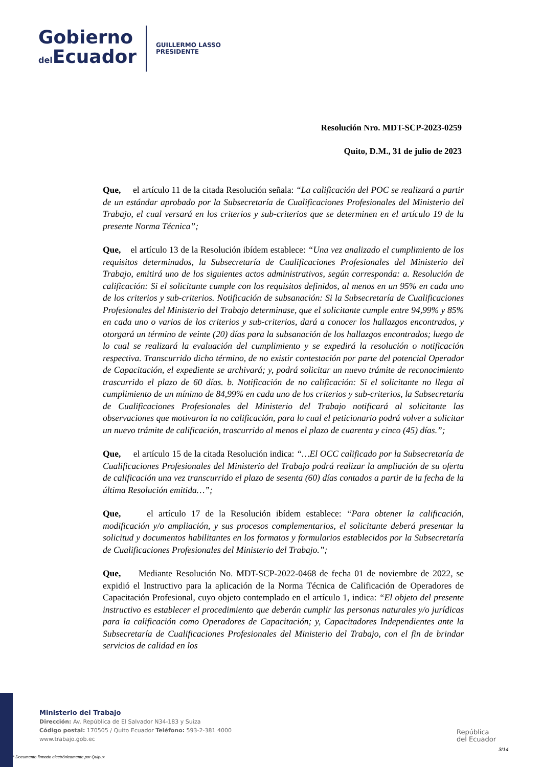Gobierno
del Ecuador
GUILLERMO LASSO
PRESIDENTE
Resolución Nro. MDT-SCP-2023-0259
Quito, D.M., 31 de julio de 2023
Que, el artículo 11 de la citada Resolución señala: “La calificación del POC se realizará a partir de un estándar aprobado por la Subsecretaría de Cualificaciones Profesionales del Ministerio del Trabajo, el cual versará en los criterios y sub-criterios que se determinen en el artículo 19 de la presente Norma Técnica”;
Que, el artículo 13 de la Resolución ibídem establece: “Una vez analizado el cumplimiento de los requisitos determinados, la Subsecretaría de Cualificaciones Profesionales del Ministerio del Trabajo, emitirá uno de los siguientes actos administrativos, según corresponda: a. Resolución de calificación: Si el solicitante cumple con los requisitos definidos, al menos en un 95% en cada uno de los criterios y sub-criterios. Notificación de subsanación: Si la Subsecretaría de Cualificaciones Profesionales del Ministerio del Trabajo determinase, que el solicitante cumple entre 94,99% y 85% en cada uno o varios de los criterios y sub-criterios, dará a conocer los hallazgos encontrados, y otorgará un término de veinte (20) días para la subsanación de los hallazgos encontrados; luego de lo cual se realizará la evaluación del cumplimiento y se expedirá la resolución o notificación respectiva. Transcurrido dicho término, de no existir contestación por parte del potencial Operador de Capacitación, el expediente se archivará; y, podrá solicitar un nuevo trámite de reconocimiento trascurrido el plazo de 60 días. b. Notificación de no calificación: Si el solicitante no llega al cumplimiento de un mínimo de 84,99% en cada uno de los criterios y sub-criterios, la Subsecretaría de Cualificaciones Profesionales del Ministerio del Trabajo notificará al solicitante las observaciones que motivaron la no calificación, para lo cual el peticionario podrá volver a solicitar un nuevo trámite de calificación, trascurrido al menos el plazo de cuarenta y cinco (45) días.”;
Que, el artículo 15 de la citada Resolución indica: “…El OCC calificado por la Subsecretaría de Cualificaciones Profesionales del Ministerio del Trabajo podrá realizar la ampliación de su oferta de calificación una vez transcurrido el plazo de sesenta (60) días contados a partir de la fecha de la última Resolución emitida…”;
Que, el artículo 17 de la Resolución ibídem establece: “Para obtener la calificación, modificación y/o ampliación, y sus procesos complementarios, el solicitante deberá presentar la solicitud y documentos habilitantes en los formatos y formularios establecidos por la Subsecretaría de Cualificaciones Profesionales del Ministerio del Trabajo.”;
Que, Mediante Resolución No. MDT-SCP-2022-0468 de fecha 01 de noviembre de 2022, se expidió el Instructivo para la aplicación de la Norma Técnica de Calificación de Operadores de Capacitación Profesional, cuyo objeto contemplado en el artículo 1, indica: “El objeto del presente instructivo es establecer el procedimiento que deberán cumplir las personas naturales y/o jurídicas para la calificación como Operadores de Capacitación; y, Capacitadores Independientes ante la Subsecretaría de Cualificaciones Profesionales del Ministerio del Trabajo, con el fin de brindar servicios de calidad en los
Ministerio del Trabajo
Dirección: Av. República de El Salvador N34-183 y Suiza
Código postal: 170505 / Quito Ecuador Teléfono: 593-2-381 4000
www.trabajo.gob.ec
* Documento firmado electrónicamente por Quipux
República
del Ecuador
3/14